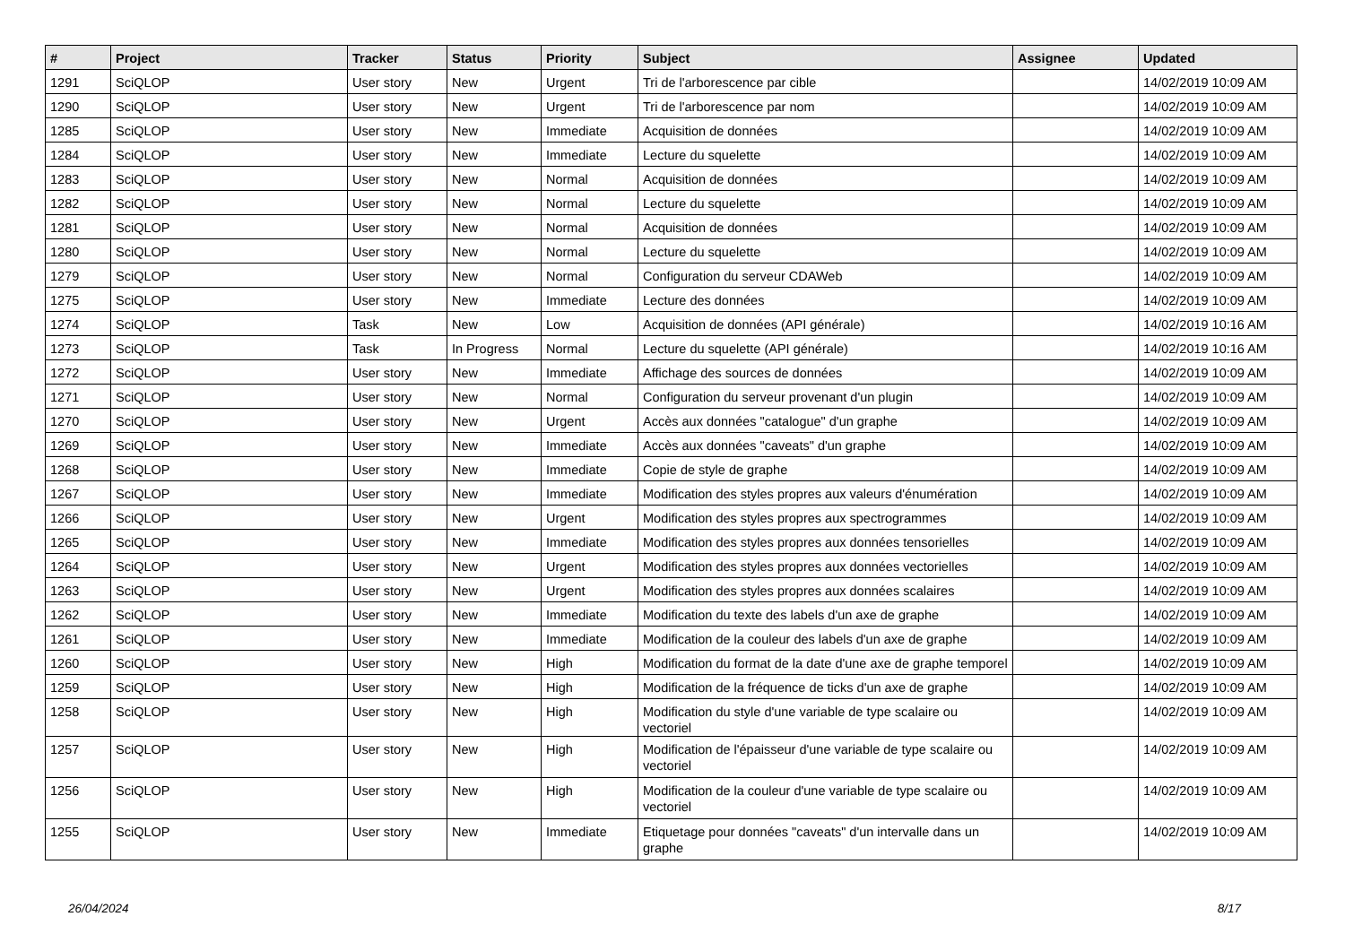| # | Project | Tracker | Status | Priority | Subject | Assignee | Updated |
| --- | --- | --- | --- | --- | --- | --- | --- |
| 1291 | SciQLOP | User story | New | Urgent | Tri de l'arborescence par cible | | 14/02/2019 10:09 AM |
| 1290 | SciQLOP | User story | New | Urgent | Tri de l'arborescence par nom | | 14/02/2019 10:09 AM |
| 1285 | SciQLOP | User story | New | Immediate | Acquisition de données | | 14/02/2019 10:09 AM |
| 1284 | SciQLOP | User story | New | Immediate | Lecture du squelette | | 14/02/2019 10:09 AM |
| 1283 | SciQLOP | User story | New | Normal | Acquisition de données | | 14/02/2019 10:09 AM |
| 1282 | SciQLOP | User story | New | Normal | Lecture du squelette | | 14/02/2019 10:09 AM |
| 1281 | SciQLOP | User story | New | Normal | Acquisition de données | | 14/02/2019 10:09 AM |
| 1280 | SciQLOP | User story | New | Normal | Lecture du squelette | | 14/02/2019 10:09 AM |
| 1279 | SciQLOP | User story | New | Normal | Configuration du serveur CDAWeb | | 14/02/2019 10:09 AM |
| 1275 | SciQLOP | User story | New | Immediate | Lecture des données | | 14/02/2019 10:09 AM |
| 1274 | SciQLOP | Task | New | Low | Acquisition de données (API générale) | | 14/02/2019 10:16 AM |
| 1273 | SciQLOP | Task | In Progress | Normal | Lecture du squelette (API générale) | | 14/02/2019 10:16 AM |
| 1272 | SciQLOP | User story | New | Immediate | Affichage des sources de données | | 14/02/2019 10:09 AM |
| 1271 | SciQLOP | User story | New | Normal | Configuration du serveur provenant d'un plugin | | 14/02/2019 10:09 AM |
| 1270 | SciQLOP | User story | New | Urgent | Accès aux données "catalogue" d'un graphe | | 14/02/2019 10:09 AM |
| 1269 | SciQLOP | User story | New | Immediate | Accès aux données "caveats" d'un graphe | | 14/02/2019 10:09 AM |
| 1268 | SciQLOP | User story | New | Immediate | Copie de style de graphe | | 14/02/2019 10:09 AM |
| 1267 | SciQLOP | User story | New | Immediate | Modification des styles propres aux valeurs d'énumération | | 14/02/2019 10:09 AM |
| 1266 | SciQLOP | User story | New | Urgent | Modification des styles propres aux spectrogrammes | | 14/02/2019 10:09 AM |
| 1265 | SciQLOP | User story | New | Immediate | Modification des styles propres aux données tensorielles | | 14/02/2019 10:09 AM |
| 1264 | SciQLOP | User story | New | Urgent | Modification des styles propres aux données vectorielles | | 14/02/2019 10:09 AM |
| 1263 | SciQLOP | User story | New | Urgent | Modification des styles propres aux données scalaires | | 14/02/2019 10:09 AM |
| 1262 | SciQLOP | User story | New | Immediate | Modification du texte des labels d'un axe de graphe | | 14/02/2019 10:09 AM |
| 1261 | SciQLOP | User story | New | Immediate | Modification de la couleur des labels d'un axe de graphe | | 14/02/2019 10:09 AM |
| 1260 | SciQLOP | User story | New | High | Modification du format de la date d'une axe de graphe temporel | | 14/02/2019 10:09 AM |
| 1259 | SciQLOP | User story | New | High | Modification de la fréquence de ticks d'un axe de graphe | | 14/02/2019 10:09 AM |
| 1258 | SciQLOP | User story | New | High | Modification du style d'une variable de type scalaire ou vectoriel | | 14/02/2019 10:09 AM |
| 1257 | SciQLOP | User story | New | High | Modification de l'épaisseur d'une variable de type scalaire ou vectoriel | | 14/02/2019 10:09 AM |
| 1256 | SciQLOP | User story | New | High | Modification de la couleur d'une variable de type scalaire ou vectoriel | | 14/02/2019 10:09 AM |
| 1255 | SciQLOP | User story | New | Immediate | Etiquetage pour données "caveats" d'un intervalle dans un graphe | | 14/02/2019 10:09 AM |
26/04/2024 8/17